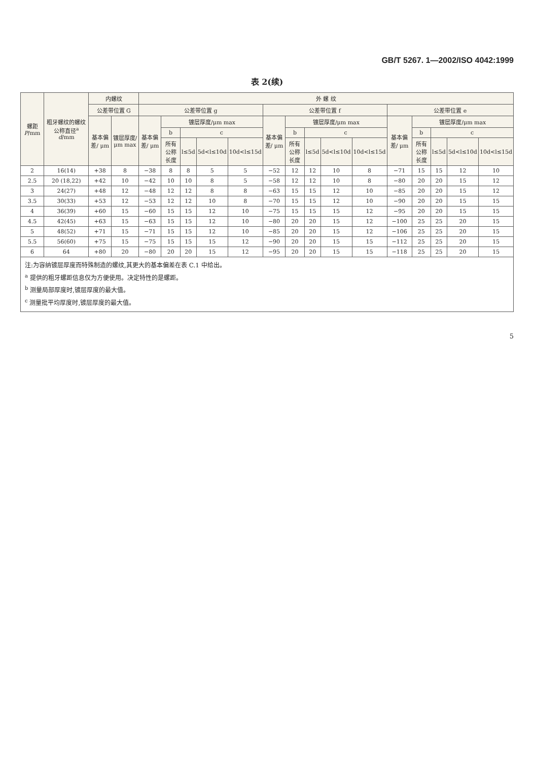GB/T 5267. 1—2002/ISO 4042:1999
表 2(续)
| 螺距 P /mm | 粗牙螺纹的螺纹公称直径<sup>a</sup> d /mm | 内螺纹 | | 外 螺 纹 | | | | | | | | | | | | | | |
| --- | --- | --- | --- | --- | --- | --- | --- | --- | --- | --- | --- | --- | --- | --- | --- | --- | --- | --- |
| | | 公差带位置 G | | 公差带位置 g | | | | | 公差带位置 f | | | | | 公差带位置 e | | | | |
| | | 基本偏差/ μm | 镀层厚度/ μm max | 基本偏差/ μm | 镀层厚度/μm max | | | | 基本偏差/ μm | 镀层厚度/μm max | | | | 基本偏差/ μm | 镀层厚度/μm max | | | |
| | | | | | b | c | | | | b | c | | | | b | c | | |
| | | | | | 所有公称长度 | l≤5d | 5d<l≤10d | 10d<l≤15d | | 所有公称长度 | l≤5d | 5d<l≤10d | 10d<l≤15d | | 所有公称长度 | l≤5d | 5d<l≤10d | 10d<l≤15d |
| 2 | 16(14) | +38 | 8 | −38 | 8 | 8 | 5 | 5 | −52 | 12 | 12 | 10 | 8 | −71 | 15 | 15 | 12 | 10 |
| 2.5 | 20 (18,22) | +42 | 10 | −42 | 10 | 10 | 8 | 5 | −58 | 12 | 12 | 10 | 8 | −80 | 20 | 20 | 15 | 12 |
| 3 | 24(27) | +48 | 12 | −48 | 12 | 12 | 8 | 8 | −63 | 15 | 15 | 12 | 10 | −85 | 20 | 20 | 15 | 12 |
| 3.5 | 30(33) | +53 | 12 | −53 | 12 | 12 | 10 | 8 | −70 | 15 | 15 | 12 | 10 | −90 | 20 | 20 | 15 | 15 |
| 4 | 36(39) | +60 | 15 | −60 | 15 | 15 | 12 | 10 | −75 | 15 | 15 | 15 | 12 | −95 | 20 | 20 | 15 | 15 |
| 4.5 | 42(45) | +63 | 15 | −63 | 15 | 15 | 12 | 10 | −80 | 20 | 20 | 15 | 12 | −100 | 25 | 25 | 20 | 15 |
| 5 | 48(52) | +71 | 15 | −71 | 15 | 15 | 12 | 10 | −85 | 20 | 20 | 15 | 12 | −106 | 25 | 25 | 20 | 15 |
| 5.5 | 56(60) | +75 | 15 | −75 | 15 | 15 | 15 | 12 | −90 | 20 | 20 | 15 | 15 | −112 | 25 | 25 | 20 | 15 |
| 6 | 64 | +80 | 20 | −80 | 20 | 20 | 15 | 12 | −95 | 20 | 20 | 15 | 15 | −118 | 25 | 25 | 20 | 15 |
注:为容纳镀层厚度而特殊制造的螺纹,其更大的基本偏差在表 C.1 中给出。
<sup>a</sup> 提供的粗牙螺距信息仅为方便使用。决定特性的是螺距。
<sup>b</sup> 测量局部厚度时,镀层厚度的最大值。
<sup>c</sup> 测量批平均厚度时,镀层厚度的最大值。
5